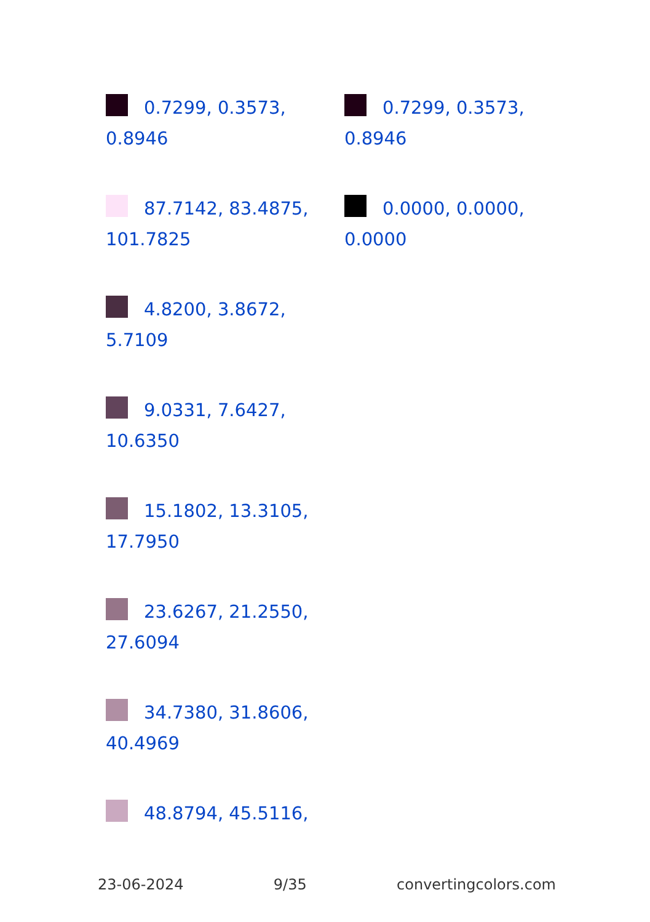0.7299, 0.3573, 0.8946
0.7299, 0.3573, 0.8946
87.7142, 83.4875, 101.7825
0.0000, 0.0000, 0.0000
4.8200, 3.8672, 5.7109
9.0331, 7.6427, 10.6350
15.1802, 13.3105, 17.7950
23.6267, 21.2550, 27.6094
34.7380, 31.8606, 40.4969
48.8794, 45.5116,
23-06-2024 9/35 convertingcolors.com